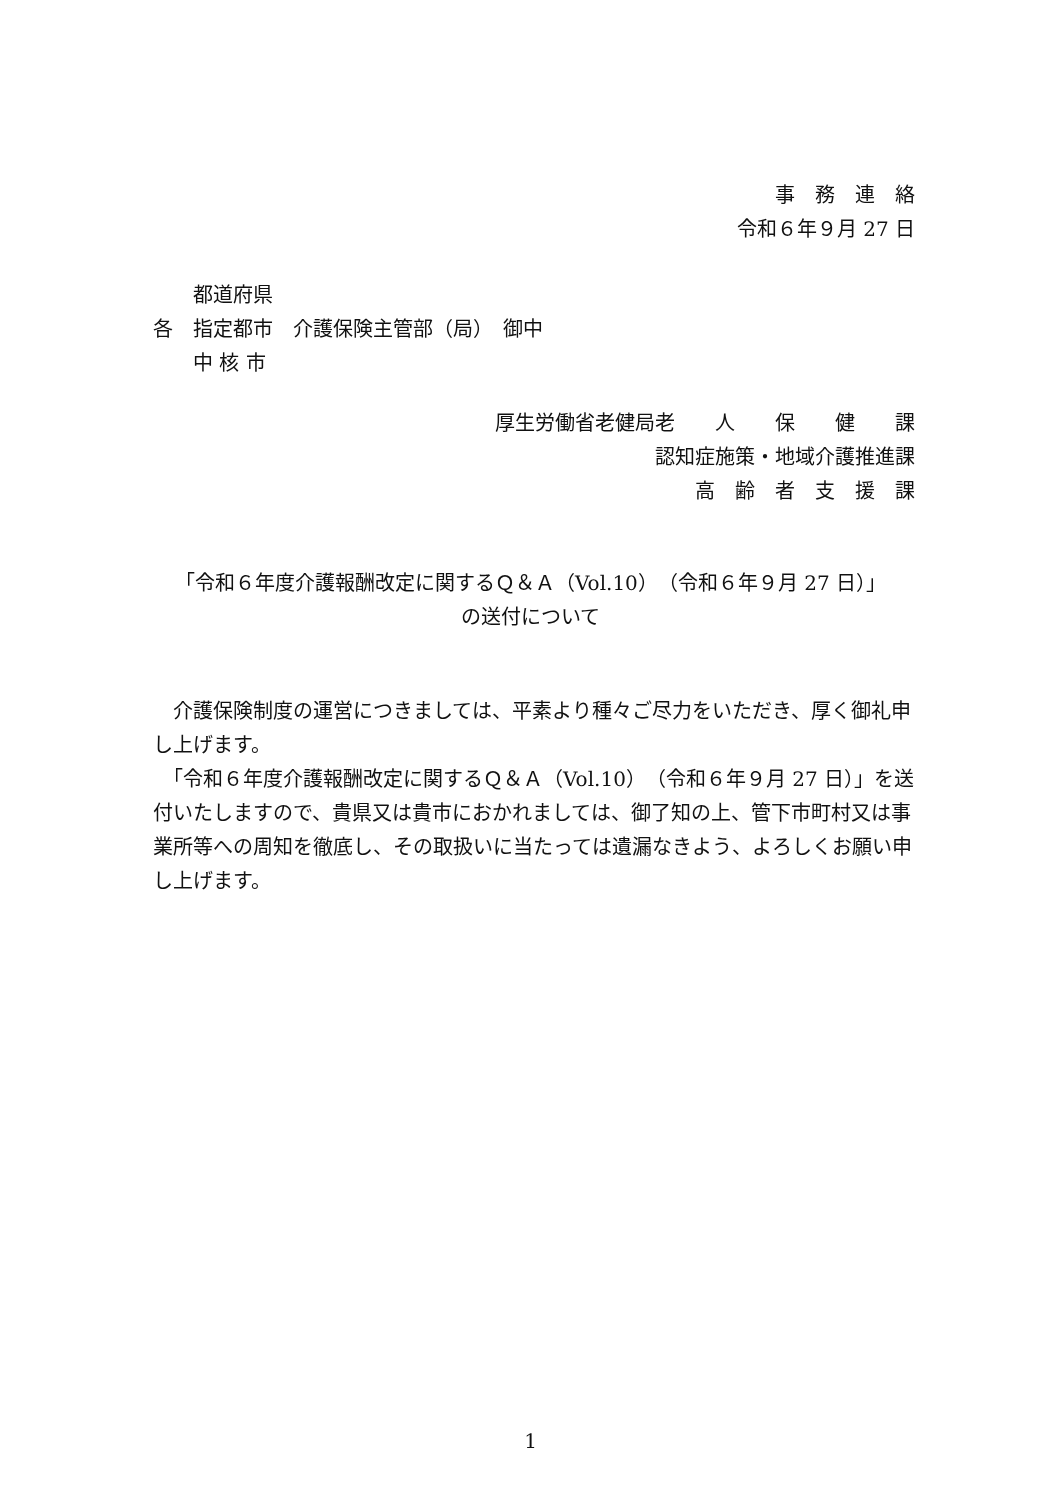事　務　連　絡
令和６年９月 27 日
　　都道府県
各　指定都市　介護保険主管部（局）　御中
　　中 核 市
厚生労働省老健局老　　人　　保　　健　　課
認知症施策・地域介護推進課
高　齢　者　支　援　課
「令和６年度介護報酬改定に関するＱ＆Ａ（Vol.10）（令和６年９月 27 日）」
の送付について
　介護保険制度の運営につきましては、平素より種々ご尽力をいただき、厚く御礼申し上げます。
　「令和６年度介護報酬改定に関するＱ＆Ａ（Vol.10）（令和６年９月 27 日）」を送付いたしますので、貴県又は貴市におかれましては、御了知の上、管下市町村又は事業所等への周知を徹底し、その取扱いに当たっては遺漏なきよう、よろしくお願い申し上げます。
1